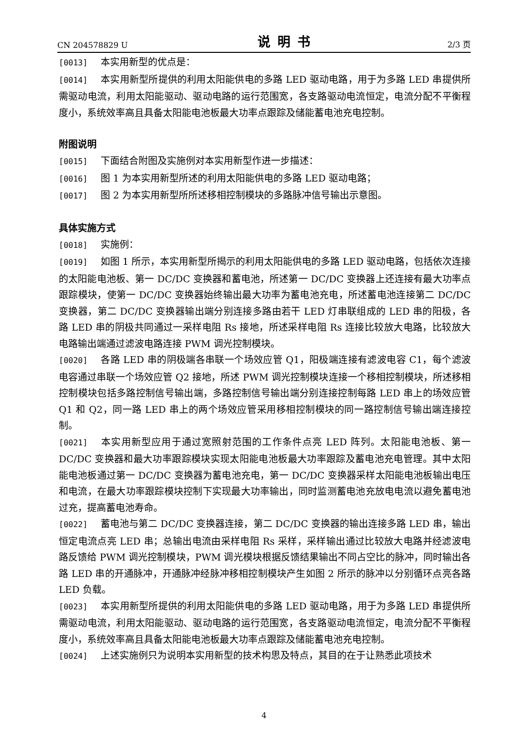CN 204578829 U 说明书 2/3 页
[0013] 本实用新型的优点是：
[0014] 本实用新型所提供的利用太阳能供电的多路 LED 驱动电路，用于为多路 LED 串提供所需驱动电流，利用太阳能驱动、驱动电路的运行范围宽，各支路驱动电流恒定，电流分配不平衡程度小，系统效率高且具备太阳能电池板最大功率点跟踪及储能蓄电池充电控制。
附图说明
[0015] 下面结合附图及实施例对本实用新型作进一步描述：
[0016] 图 1 为本实用新型所述的利用太阳能供电的多路 LED 驱动电路；
[0017] 图 2 为本实用新型所所述移相控制模块的多路脉冲信号输出示意图。
具体实施方式
[0018] 实施例：
[0019] 如图 1 所示，本实用新型所揭示的利用太阳能供电的多路 LED 驱动电路，包括依次连接的太阳能电池板、第一 DC/DC 变换器和蓄电池，所述第一 DC/DC 变换器上还连接有最大功率点跟踪模块，使第一 DC/DC 变换器始终输出最大功率为蓄电池充电，所述蓄电池连接第二 DC/DC 变换器，第二 DC/DC 变换器输出端分别连接多路由若干 LED 灯串联组成的 LED 串的阳极，各路 LED 串的阴极共同通过一采样电阻 Rs 接地，所述采样电阻 Rs 连接比较放大电路，比较放大电路输出端通过滤波电路连接 PWM 调光控制模块。
[0020] 各路 LED 串的阴极端各串联一个场效应管 Q1，阳极端连接有滤波电容 C1，每个滤波电容通过串联一个场效应管 Q2 接地，所述 PWM 调光控制模块连接一个移相控制模块，所述移相控制模块包括多路控制信号输出端，多路控制信号输出端分别连接控制每路 LED 串上的场效应管 Q1 和 Q2，同一路 LED 串上的两个场效应管采用移相控制模块的同一路控制信号输出端连接控制。
[0021] 本实用新型应用于通过宽照射范围的工作条件点亮 LED 阵列。太阳能电池板、第一 DC/DC 变换器和最大功率跟踪模块实现太阳能电池板最大功率跟踪及蓄电池充电管理。其中太阳能电池板通过第一 DC/DC 变换器为蓄电池充电，第一 DC/DC 变换器采样太阳能电池板输出电压和电流，在最大功率跟踪模块控制下实现最大功率输出，同时监测蓄电池充放电电流以避免蓄电池过充，提高蓄电池寿命。
[0022] 蓄电池与第二 DC/DC 变换器连接，第二 DC/DC 变换器的输出连接多路 LED 串，输出恒定电流点亮 LED 串；总输出电流由采样电阻 Rs 采样，采样输出通过比较放大电路并经滤波电路反馈给 PWM 调光控制模块，PWM 调光模块根据反馈结果输出不同占空比的脉冲，同时输出各路 LED 串的开通脉冲，开通脉冲经脉冲移相控制模块产生如图 2 所示的脉冲以分别循环点亮各路 LED 负载。
[0023] 本实用新型所提供的利用太阳能供电的多路 LED 驱动电路，用于为多路 LED 串提供所需驱动电流，利用太阳能驱动、驱动电路的运行范围宽，各支路驱动电流恒定，电流分配不平衡程度小，系统效率高且具备太阳能电池板最大功率点跟踪及储能蓄电池充电控制。
[0024] 上述实施例只为说明本实用新型的技术构思及特点，其目的在于让熟悉此项技术
4